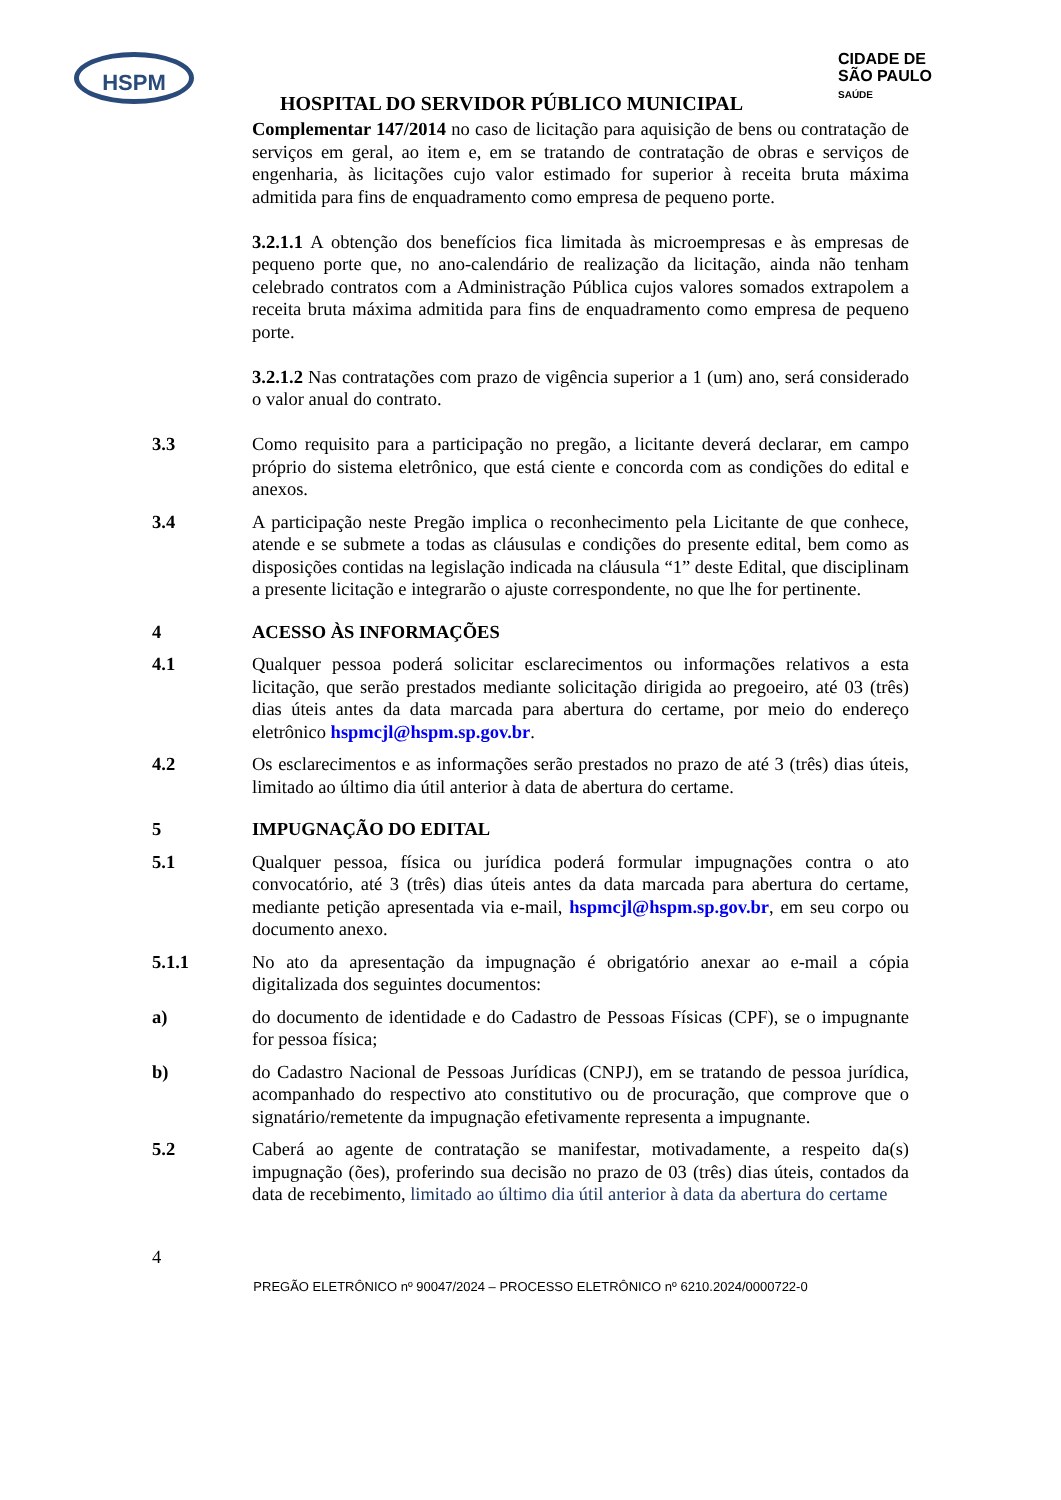HSPM
HOSPITAL DO SERVIDOR PÚBLICO MUNICIPAL
CIDADE DE
SÃO PAULO
SAÚDE
Complementar 147/2014 no caso de licitação para aquisição de bens ou contratação de serviços em geral, ao item e, em se tratando de contratação de obras e serviços de engenharia, às licitações cujo valor estimado for superior à receita bruta máxima admitida para fins de enquadramento como empresa de pequeno porte.
3.2.1.1 A obtenção dos benefícios fica limitada às microempresas e às empresas de pequeno porte que, no ano-calendário de realização da licitação, ainda não tenham celebrado contratos com a Administração Pública cujos valores somados extrapolem a receita bruta máxima admitida para fins de enquadramento como empresa de pequeno porte.
3.2.1.2 Nas contratações com prazo de vigência superior a 1 (um) ano, será considerado o valor anual do contrato.
3.3 Como requisito para a participação no pregão, a licitante deverá declarar, em campo próprio do sistema eletrônico, que está ciente e concorda com as condições do edital e anexos.
3.4 A participação neste Pregão implica o reconhecimento pela Licitante de que conhece, atende e se submete a todas as cláusulas e condições do presente edital, bem como as disposições contidas na legislação indicada na cláusula “1” deste Edital, que disciplinam a presente licitação e integrarão o ajuste correspondente, no que lhe for pertinente.
4 ACESSO ÀS INFORMAÇÕES
4.1 Qualquer pessoa poderá solicitar esclarecimentos ou informações relativos a esta licitação, que serão prestados mediante solicitação dirigida ao pregoeiro, até 03 (três) dias úteis antes da data marcada para abertura do certame, por meio do endereço eletrônico hspmcjl@hspm.sp.gov.br.
4.2 Os esclarecimentos e as informações serão prestados no prazo de até 3 (três) dias úteis, limitado ao último dia útil anterior à data de abertura do certame.
5 IMPUGNAÇÃO DO EDITAL
5.1 Qualquer pessoa, física ou jurídica poderá formular impugnações contra o ato convocatório, até 3 (três) dias úteis antes da data marcada para abertura do certame, mediante petição apresentada via e-mail, hspmcjl@hspm.sp.gov.br, em seu corpo ou documento anexo.
5.1.1 No ato da apresentação da impugnação é obrigatório anexar ao e-mail a cópia digitalizada dos seguintes documentos:
a) do documento de identidade e do Cadastro de Pessoas Físicas (CPF), se o impugnante for pessoa física;
b) do Cadastro Nacional de Pessoas Jurídicas (CNPJ), em se tratando de pessoa jurídica, acompanhado do respectivo ato constitutivo ou de procuração, que comprove que o signatário/remetente da impugnação efetivamente representa a impugnante.
5.2 Caberá ao agente de contratação se manifestar, motivadamente, a respeito da(s) impugnação (ões), proferindo sua decisão no prazo de 03 (três) dias úteis, contados da data de recebimento, limitado ao último dia útil anterior à data da abertura do certame
4
PREGÃO ELETRÔNICO nº 90047/2024 – PROCESSO ELETRÔNICO nº 6210.2024/0000722-0